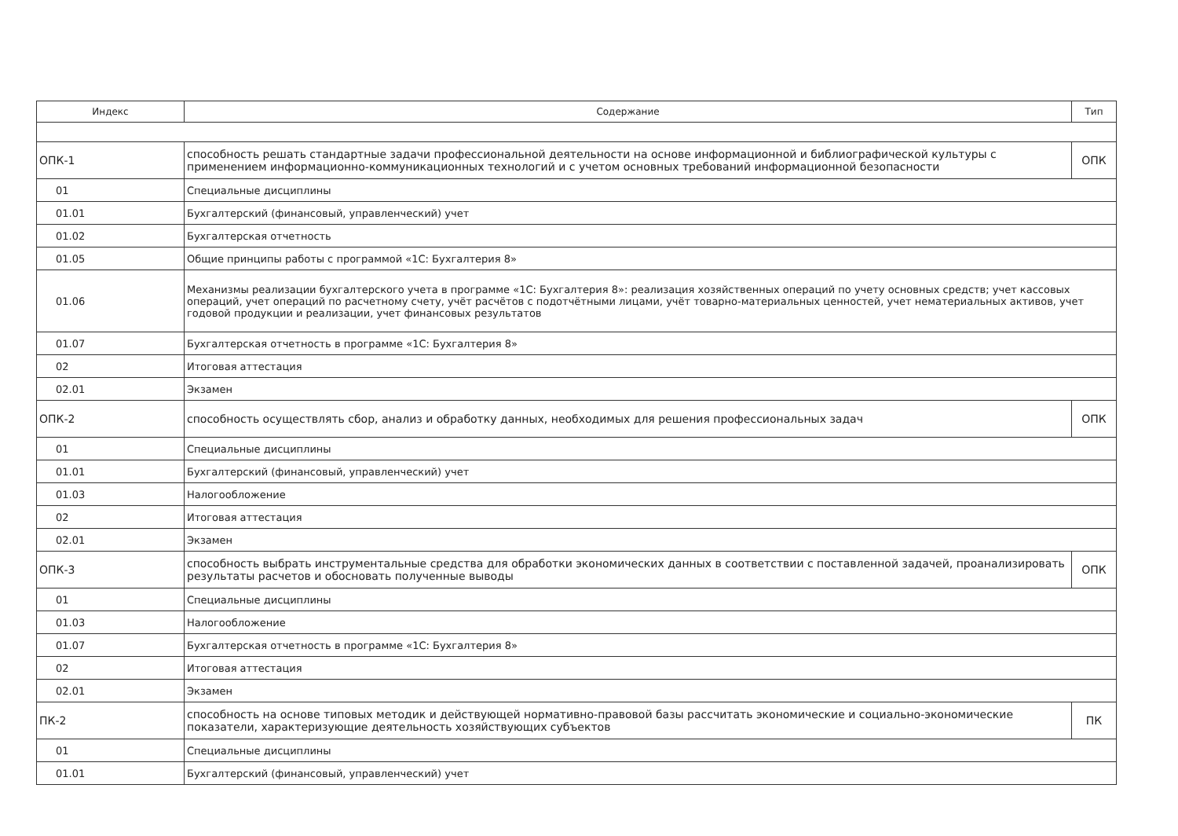| Индекс | Содержание | Тип |
| --- | --- | --- |
| ОПК-1 | способность решать стандартные задачи профессиональной деятельности на основе информационной и библиографической культуры с применением информационно-коммуникационных технологий и с учетом основных требований информационной безопасности | ОПК |
| 01 | Специальные дисциплины | |
| 01.01 | Бухгалтерский (финансовый, управленческий) учет | |
| 01.02 | Бухгалтерская отчетность | |
| 01.05 | Общие принципы работы с программой «1С: Бухгалтерия 8» | |
| 01.06 | Механизмы реализации бухгалтерского учета в программе «1С: Бухгалтерия 8»: реализация хозяйственных операций по учету основных средств; учет кассовых операций, учет операций по расчетному счету, учёт расчётов с подотчётными лицами, учёт товарно-материальных ценностей, учет нематериальных активов, учет годовой продукции и реализации, учет финансовых результатов | |
| 01.07 | Бухгалтерская отчетность в программе «1С: Бухгалтерия 8» | |
| 02 | Итоговая аттестация | |
| 02.01 | Экзамен | |
| ОПК-2 | способность осуществлять сбор, анализ и обработку данных, необходимых для решения профессиональных задач | ОПК |
| 01 | Специальные дисциплины | |
| 01.01 | Бухгалтерский (финансовый, управленческий) учет | |
| 01.03 | Налогообложение | |
| 02 | Итоговая аттестация | |
| 02.01 | Экзамен | |
| ОПК-3 | способность выбрать инструментальные средства для обработки экономических данных в соответствии с поставленной задачей, проанализировать результаты расчетов и обосновать полученные выводы | ОПК |
| 01 | Специальные дисциплины | |
| 01.03 | Налогообложение | |
| 01.07 | Бухгалтерская отчетность в программе «1С: Бухгалтерия 8» | |
| 02 | Итоговая аттестация | |
| 02.01 | Экзамен | |
| ПК-2 | способность на основе типовых методик и действующей нормативно-правовой базы рассчитать экономические и социально-экономические показатели, характеризующие деятельность хозяйствующих субъектов | ПК |
| 01 | Специальные дисциплины | |
| 01.01 | Бухгалтерский (финансовый, управленческий) учет | |